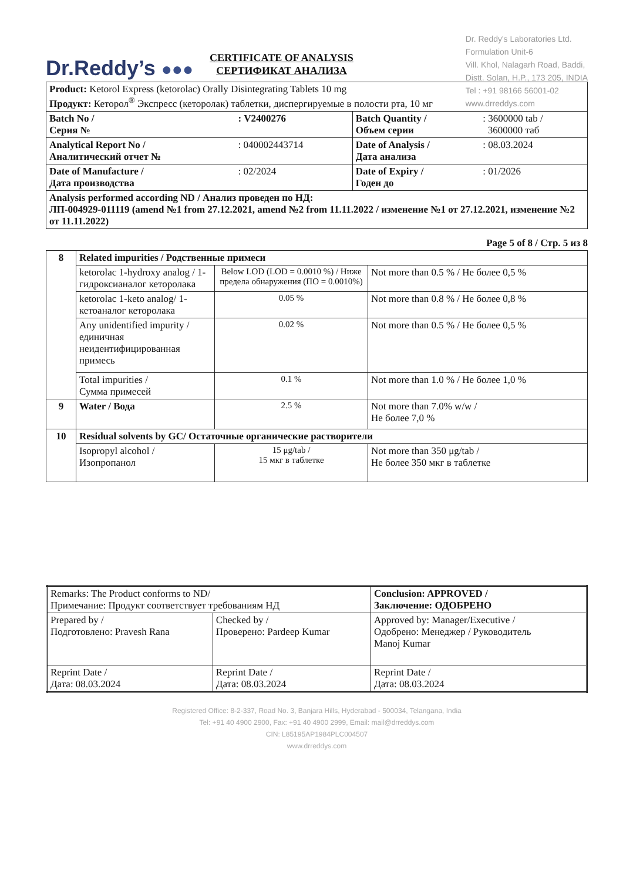Dr.Reddy’s ●●●
Dr. Reddy's Laboratories Ltd.
Formulation Unit-6
Vill. Khol, Nalagarh Road, Baddi,
Distt. Solan, H.P., 173 205, INDIA
Tel : +91 98166 56001-02
www.drreddys.com
CERTIFICATE OF ANALYSIS
СЕРТИФИКАТ АНАЛИЗА
| Product: Ketorol Express (ketorolac) Orally Disintegrating Tablets 10 mg Продукт: Кеторол<sup>®</sup> Экспресс (кеторолак) таблетки, диспергируемые в полости рта, 10 мг | | | |
| Batch No / Серия № | : V2400276 | Batch Quantity / Объем серии | : 3600000 tab / 3600000 таб |
| Analytical Report No / Аналитический отчет № | : 040002443714 | Date of Analysis / Дата анализа | : 08.03.2024 |
| Date of Manufacture / Дата производства | : 02/2024 | Date of Expiry / Годен до | : 01/2026 |
| Analysis performed according ND / Анализ проведен по НД: ЛП-004929-011119 (amend №1 from 27.12.2021, amend №2 from 11.11.2022 / изменение №1 от 27.12.2021, изменение №2 от 11.11.2022) | | | |
Page 5 of 8 / Стр. 5 из 8
| 8 | Related impurities / Родственные примеси | | |
| | ketorolac 1-hydroxy analog / 1-гидроксианалог кеторолака | Below LOD (LOD = 0.0010 %) / Ниже предела обнаружения (ПО = 0.0010%) | Not more than 0.5 % / Не более 0,5 % |
| | ketorolac 1-keto analog/ 1-кетоаналог кеторолака | 0.05 % | Not more than 0.8 % / Не более 0,8 % |
| | Any unidentified impurity / единичная неидентифицированная примесь | 0.02 % | Not more than 0.5 % / Не более 0,5 % |
| | Total impurities / Сумма примесей | 0.1 % | Not more than 1.0 % / Не более 1,0 % |
| 9 | Water / Вода | 2.5 % | Not more than 7.0% w/w / Не более 7,0 % |
| 10 | Residual solvents by GC/ Остаточные органические растворители | | |
| | Isopropyl alcohol / Изопропанол | 15 μg/tab / 15 мкг в таблетке | Not more than 350 μg/tab / Не более 350 мкг в таблетке |
| Remarks: The Product conforms to ND/ Примечание: Продукт соответствует требованиям НД | | Conclusion: APPROVED / Заключение: ОДОБРЕНО |
| Prepared by / Подготовлено: Pravesh Rana | Checked by / Проверено: Pardeep Kumar | Approved by: Manager/Executive / Одобрено: Менеджер / Руководитель Manoj Kumar |
| Reprint Date / Дата: 08.03.2024 | Reprint Date / Дата: 08.03.2024 | Reprint Date / Дата: 08.03.2024 |
Registered Office: 8-2-337, Road No. 3, Banjara Hills, Hyderabad - 500034, Telangana, India
Tel: +91 40 4900 2900, Fax: +91 40 4900 2999, Email: mail@drreddys.com
CIN: L85195AP1984PLC004507
www.drreddys.com